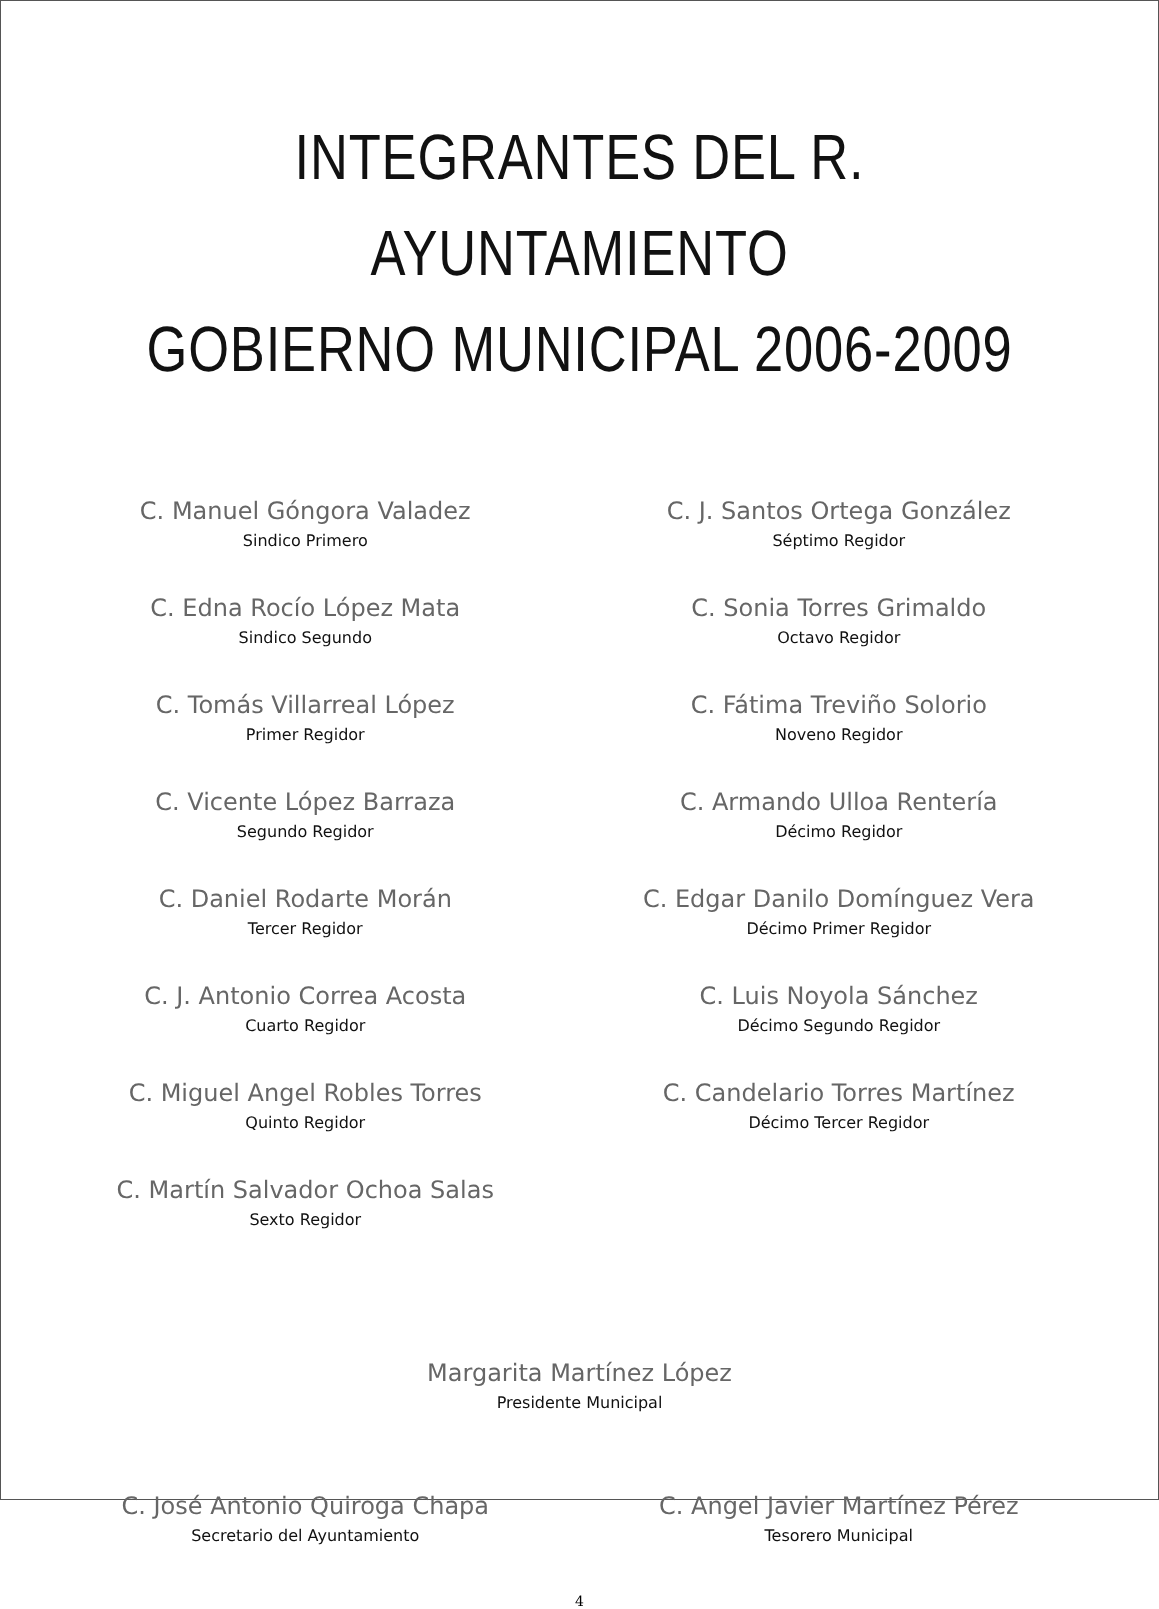INTEGRANTES DEL R. AYUNTAMIENTO
GOBIERNO MUNICIPAL 2006-2009
C. Manuel Góngora Valadez
Sindico Primero
C. Edna Rocío López Mata
Sindico Segundo
C. Tomás Villarreal López
Primer Regidor
C. Vicente López Barraza
Segundo Regidor
C. Daniel Rodarte Morán
Tercer Regidor
C. J. Antonio Correa Acosta
Cuarto Regidor
C. Miguel Angel Robles Torres
Quinto Regidor
C. Martín Salvador Ochoa Salas
Sexto Regidor
C. J. Santos Ortega González
Séptimo Regidor
C. Sonia Torres Grimaldo
Octavo Regidor
C. Fátima Treviño Solorio
Noveno Regidor
C. Armando Ulloa Rentería
Décimo Regidor
C. Edgar Danilo Domínguez Vera
Décimo Primer Regidor
C. Luis Noyola Sánchez
Décimo Segundo Regidor
C. Candelario Torres Martínez
Décimo Tercer Regidor
Margarita Martínez López
Presidente Municipal
C. José Antonio Quiroga Chapa
Secretario del Ayuntamiento
C. Angel Javier Martínez Pérez
Tesorero Municipal
4